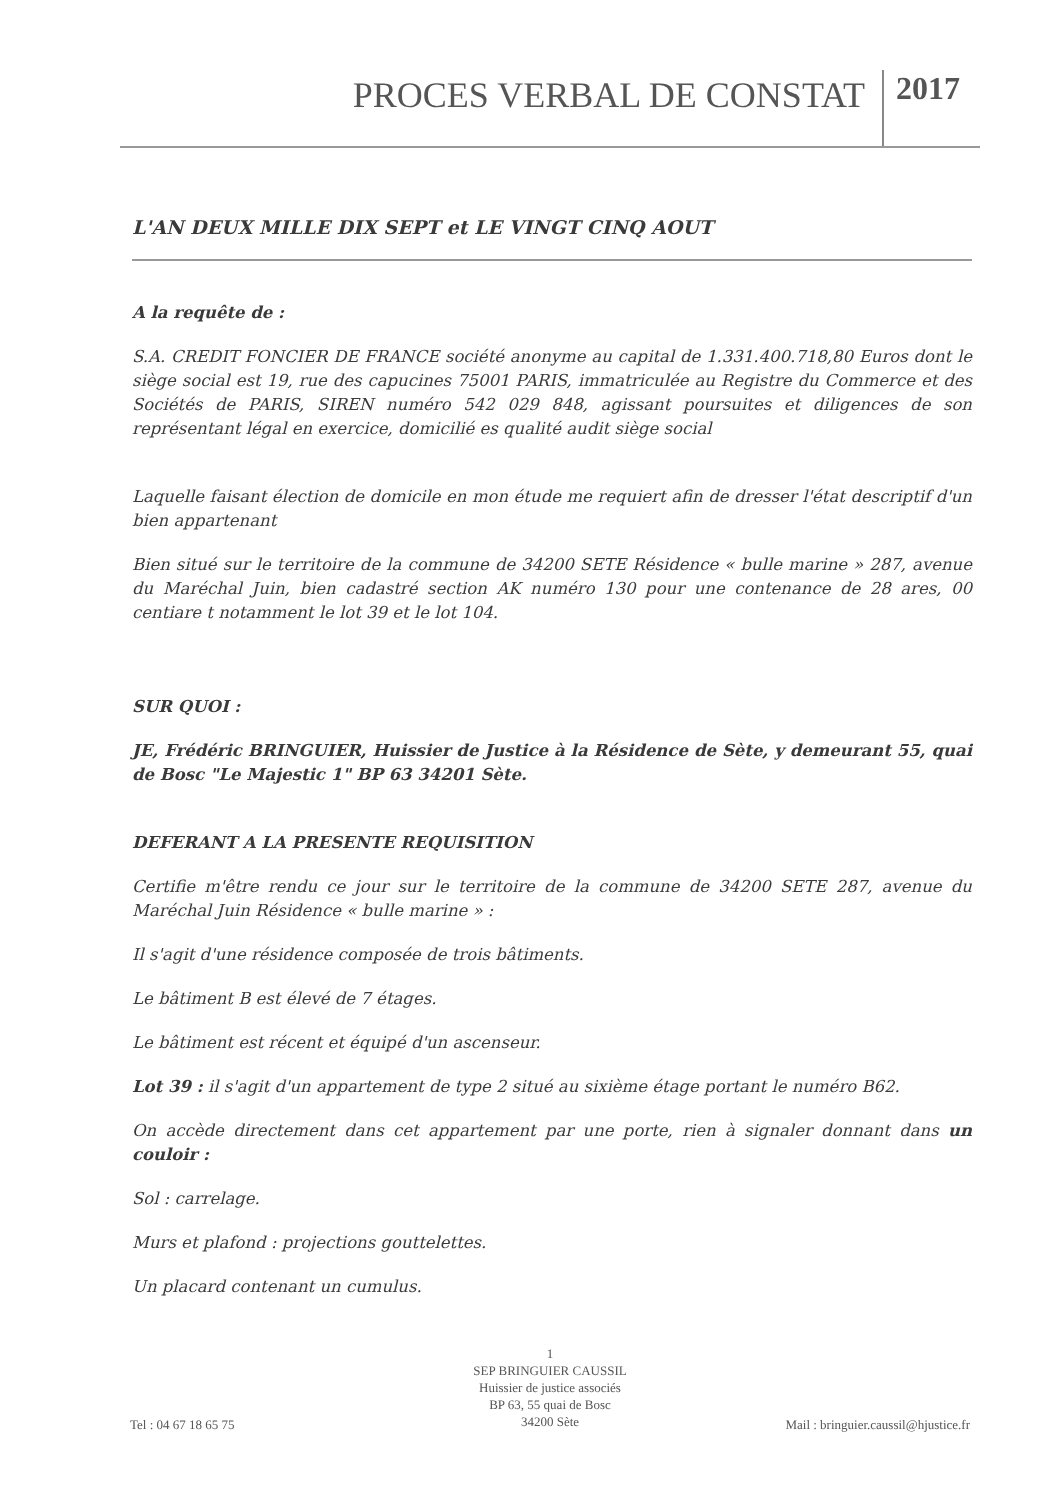PROCES VERBAL DE CONSTAT 2017
L'AN DEUX MILLE DIX SEPT et LE VINGT CINQ AOUT
A la requête de :
S.A. CREDIT FONCIER DE FRANCE société anonyme au capital de 1.331.400.718,80 Euros dont le siège social est 19, rue des capucines 75001 PARIS, immatriculée au Registre du Commerce et des Sociétés de PARIS, SIREN numéro 542 029 848, agissant poursuites et diligences de son représentant légal en exercice, domicilié es qualité audit siège social
Laquelle faisant élection de domicile en mon étude me requiert afin de dresser l'état descriptif d'un bien appartenant
Bien situé sur le territoire de la commune de 34200 SETE Résidence « bulle marine » 287, avenue du Maréchal Juin, bien cadastré section AK numéro 130 pour une contenance de 28 ares, 00 centiare t notamment le lot 39 et le lot 104.
SUR QUOI :
JE, Frédéric BRINGUIER, Huissier de Justice à la Résidence de Sète, y demeurant 55, quai de Bosc "Le Majestic 1" BP 63 34201 Sète.
DEFERANT A LA PRESENTE REQUISITION
Certifie m'être rendu ce jour sur le territoire de la commune de 34200 SETE 287, avenue du Maréchal Juin Résidence « bulle marine » :
Il s'agit d'une résidence composée de trois bâtiments.
Le bâtiment B est élevé de 7 étages.
Le bâtiment est récent et équipé d'un ascenseur.
Lot 39 : il s'agit d'un appartement de type 2 situé au sixième étage portant le numéro B62.
On accède directement dans cet appartement par une porte, rien à signaler donnant dans un couloir :
Sol : carrelage.
Murs et plafond : projections gouttelettes.
Un placard contenant un cumulus.
1
SEP BRINGUIER CAUSSIL
Huissier de justice associés
BP 63, 55 quai de Bosc
34200 Sète
Tel : 04 67 18 65 75 Mail : bringuier.caussil@hjustice.fr